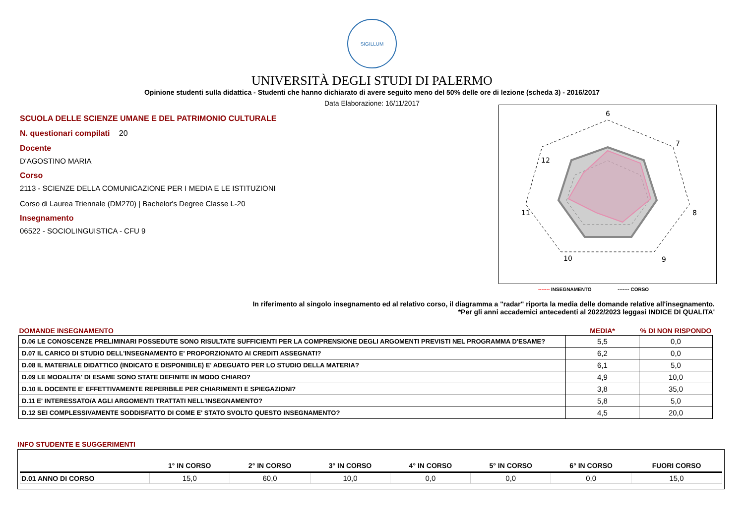SIGILLUM
UNIVERSITÀ DEGLI STUDI DI PALERMO
Opinione studenti sulla didattica - Studenti che hanno dichiarato di avere seguito meno del 50% delle ore di lezione (scheda 3) - 2016/2017
Data Elaborazione: 16/11/2017
SCUOLA DELLE SCIENZE UMANE E DEL PATRIMONIO CULTURALE
N. questionari compilati 20
Docente
D'AGOSTINO MARIA
Corso
2113 - SCIENZE DELLA COMUNICAZIONE PER I MEDIA E LE ISTITUZIONI
Corso di Laurea Triennale (DM270) | Bachelor's Degree Classe L-20
Insegnamento
06522 - SOCIOLINGUISTICA - CFU 9
6
7
8
9
10
11
12
------- INSEGNAMENTO ------- CORSO
In riferimento al singolo insegnamento ed al relativo corso, il diagramma a "radar" riporta la media delle domande relative all'insegnamento.
*Per gli anni accademici antecedenti al 2022/2023 leggasi INDICE DI QUALITA'
| DOMANDE INSEGNAMENTO | MEDIA* | % DI NON RISPONDO |
| --- | --- | --- |
| D.06 LE CONOSCENZE PRELIMINARI POSSEDUTE SONO RISULTATE SUFFICIENTI PER LA COMPRENSIONE DEGLI ARGOMENTI PREVISTI NEL PROGRAMMA D'ESAME? | 5,5 | 0,0 |
| D.07 IL CARICO DI STUDIO DELL'INSEGNAMENTO E' PROPORZIONATO AI CREDITI ASSEGNATI? | 6,2 | 0,0 |
| D.08 IL MATERIALE DIDATTICO (INDICATO E DISPONIBILE) E' ADEGUATO PER LO STUDIO DELLA MATERIA? | 6,1 | 5,0 |
| D.09 LE MODALITA' DI ESAME SONO STATE DEFINITE IN MODO CHIARO? | 4,9 | 10,0 |
| D.10 IL DOCENTE E' EFFETTIVAMENTE REPERIBILE PER CHIARIMENTI E SPIEGAZIONI? | 3,8 | 35,0 |
| D.11 E' INTERESSATO/A AGLI ARGOMENTI TRATTATI NELL'INSEGNAMENTO? | 5,8 | 5,0 |
| D.12 SEI COMPLESSIVAMENTE SODDISFATTO DI COME E' STATO SVOLTO QUESTO INSEGNAMENTO? | 4,5 | 20,0 |
INFO STUDENTE E SUGGERIMENTI
| | 1° IN CORSO | 2° IN CORSO | 3° IN CORSO | 4° IN CORSO | 5° IN CORSO | 6° IN CORSO | FUORI CORSO |
| --- | --- | --- | --- | --- | --- | --- | --- |
| D.01 ANNO DI CORSO | 15,0 | 60,0 | 10,0 | 0,0 | 0,0 | 0,0 | 15,0 |